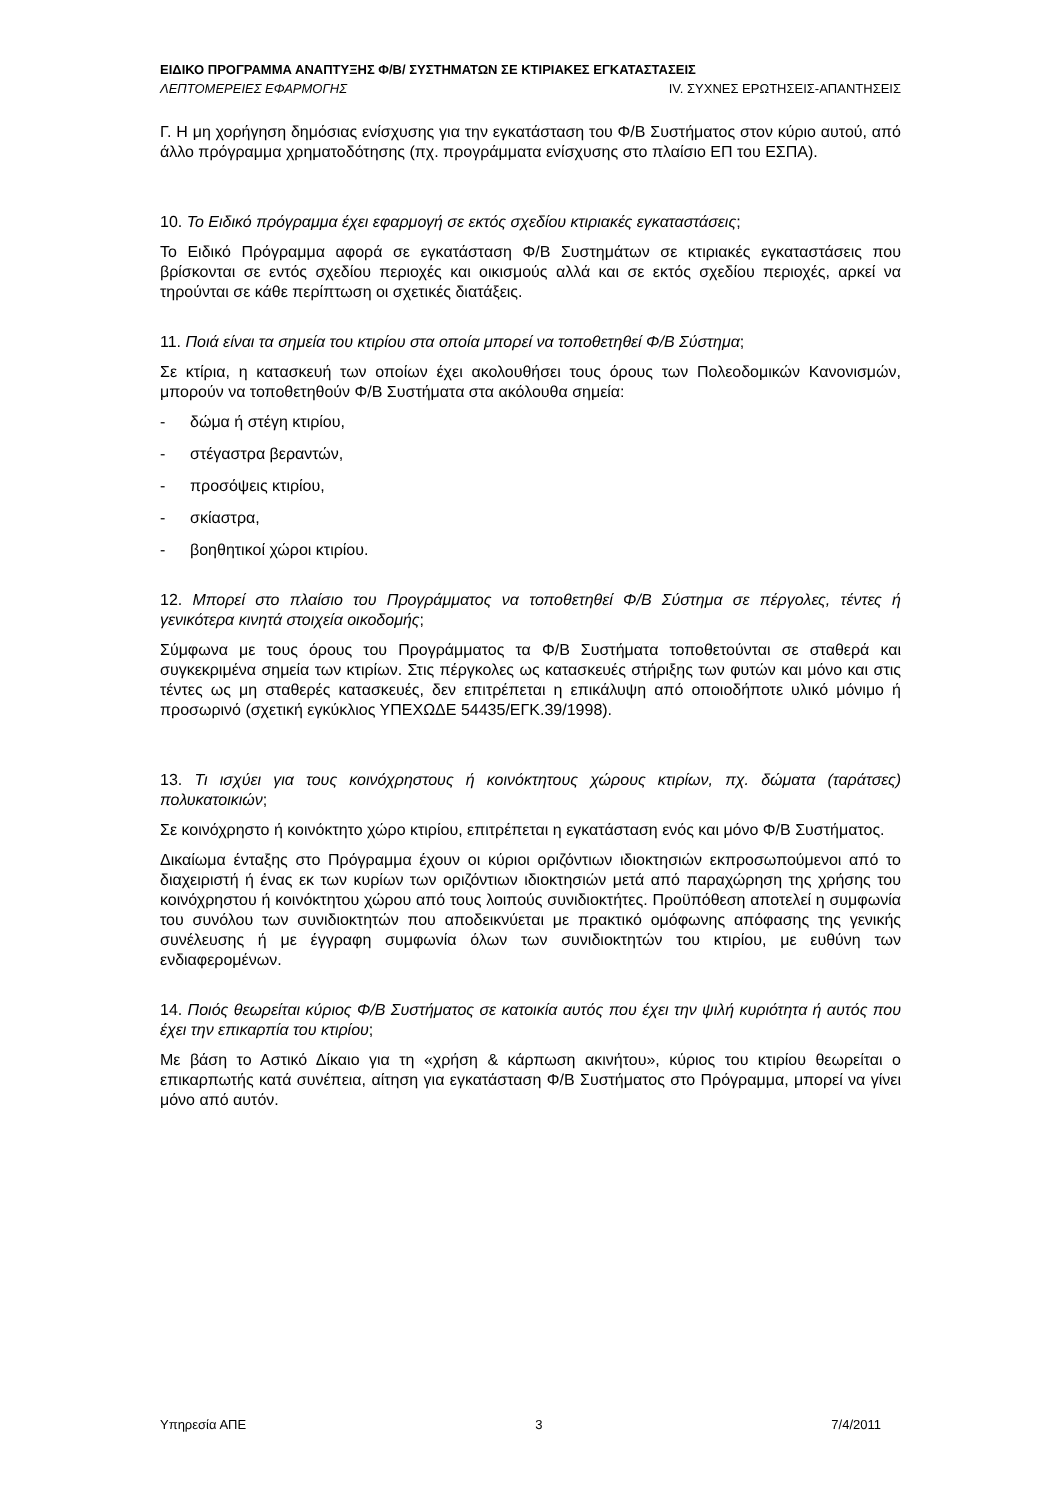ΕΙΔΙΚΟ ΠΡΟΓΡΑΜΜΑ ΑΝΑΠΤΥΞΗΣ Φ/Β/ ΣΥΣΤΗΜΑΤΩΝ ΣΕ ΚΤΙΡΙΑΚΕΣ ΕΓΚΑΤΑΣΤΑΣΕΙΣ
ΛΕΠΤΟΜΕΡΕΙΕΣ ΕΦΑΡΜΟΓΗΣ IV. ΣΥΧΝΕΣ ΕΡΩΤΗΣΕΙΣ-ΑΠΑΝΤΗΣΕΙΣ
Γ. Η μη χορήγηση δημόσιας ενίσχυσης για την εγκατάσταση του Φ/Β Συστήματος στον κύριο αυτού, από άλλο πρόγραμμα χρηματοδότησης (πχ. προγράμματα ενίσχυσης στο πλαίσιο ΕΠ του ΕΣΠΑ).
10. Το Ειδικό πρόγραμμα έχει εφαρμογή σε εκτός σχεδίου κτιριακές εγκαταστάσεις;
Το Ειδικό Πρόγραμμα αφορά σε εγκατάσταση Φ/Β Συστημάτων σε κτιριακές εγκαταστάσεις που βρίσκονται σε εντός σχεδίου περιοχές και οικισμούς αλλά και σε εκτός σχεδίου περιοχές, αρκεί να τηρούνται σε κάθε περίπτωση οι σχετικές διατάξεις.
11. Ποιά είναι τα σημεία του κτιρίου στα οποία μπορεί να τοποθετηθεί Φ/Β Σύστημα;
Σε κτίρια, η κατασκευή των οποίων έχει ακολουθήσει τους όρους των Πολεοδομικών Κανονισμών, μπορούν να τοποθετηθούν Φ/Β Συστήματα στα ακόλουθα σημεία:
- δώμα ή στέγη κτιρίου,
- στέγαστρα βεραντών,
- προσόψεις κτιρίου,
- σκίαστρα,
- βοηθητικοί χώροι κτιρίου.
12. Μπορεί στο πλαίσιο του Προγράμματος να τοποθετηθεί Φ/Β Σύστημα σε πέργολες, τέντες ή γενικότερα κινητά στοιχεία οικοδομής;
Σύμφωνα με τους όρους του Προγράμματος τα Φ/Β Συστήματα τοποθετούνται σε σταθερά και συγκεκριμένα σημεία των κτιρίων. Στις πέργκολες ως κατασκευές στήριξης των φυτών και μόνο και στις τέντες ως μη σταθερές κατασκευές, δεν επιτρέπεται η επικάλυψη από οποιοδήποτε υλικό μόνιμο ή προσωρινό (σχετική εγκύκλιος ΥΠΕΧΩΔΕ 54435/ΕΓΚ.39/1998).
13. Τι ισχύει για τους κοινόχρηστους ή κοινόκτητους χώρους κτιρίων, πχ. δώματα (ταράτσες) πολυκατοικιών;
Σε κοινόχρηστο ή κοινόκτητο χώρο κτιρίου, επιτρέπεται η εγκατάσταση ενός και μόνο Φ/Β Συστήματος.
Δικαίωμα ένταξης στο Πρόγραμμα έχουν οι κύριοι οριζόντιων ιδιοκτησιών εκπροσωπούμενοι από το διαχειριστή ή ένας εκ των κυρίων των οριζόντιων ιδιοκτησιών μετά από παραχώρηση της χρήσης του κοινόχρηστου ή κοινόκτητου χώρου από τους λοιπούς συνιδιοκτήτες. Προϋπόθεση αποτελεί η συμφωνία του συνόλου των συνιδιοκτητών που αποδεικνύεται με πρακτικό ομόφωνης απόφασης της γενικής συνέλευσης ή με έγγραφη συμφωνία όλων των συνιδιοκτητών του κτιρίου, με ευθύνη των ενδιαφερομένων.
14. Ποιός θεωρείται κύριος Φ/Β Συστήματος σε κατοικία αυτός που έχει την ψιλή κυριότητα ή αυτός που έχει την επικαρπία του κτιρίου;
Με βάση το Αστικό Δίκαιο για τη «χρήση & κάρπωση ακινήτου», κύριος του κτιρίου θεωρείται ο επικαρπωτής κατά συνέπεια, αίτηση για εγκατάσταση Φ/Β Συστήματος στο Πρόγραμμα, μπορεί να γίνει μόνο από αυτόν.
Υπηρεσία ΑΠΕ 3 7/4/2011